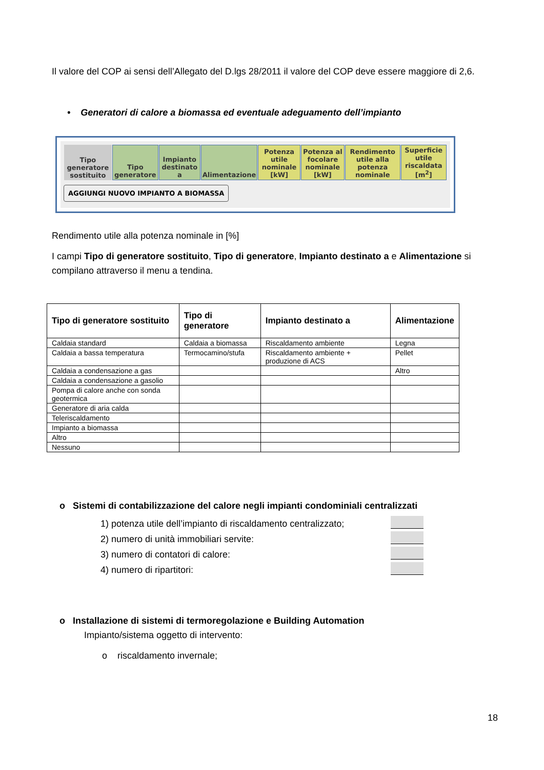Il valore del COP ai sensi dell’Allegato del D.lgs 28/2011 il valore del COP deve essere maggiore di 2,6.
• Generatori di calore a biomassa ed eventuale adeguamento dell’impianto
| Tipo generatore sostituito | Tipo generatore | Impianto destinato a | Alimentazione | Potenza utile nominale [kW] | Potenza al focolare nominale [kW] | Rendimento utile alla potenza nominale | Superficie utile riscaldata [m<sup>2</sup>] |
| --- | --- | --- | --- | --- | --- | --- | --- |
AGGIUNGI NUOVO IMPIANTO A BIOMASSA
Rendimento utile alla potenza nominale in [%]
I campi Tipo di generatore sostituito, Tipo di generatore, Impianto destinato a e Alimentazione si compilano attraverso il menu a tendina.
| Tipo di generatore sostituito | Tipo di generatore | Impianto destinato a | Alimentazione |
| --- | --- | --- | --- |
| Caldaia standard | Caldaia a biomassa | Riscaldamento ambiente | Legna |
| Caldaia a bassa temperatura | Termocamino/stufa | Riscaldamento ambiente + produzione di ACS | Pellet |
| Caldaia a condensazione a gas | | | Altro |
| Caldaia a condensazione a gasolio | | | |
| Pompa di calore anche con sonda geotermica | | | |
| Generatore di aria calda | | | |
| Teleriscaldamento | | | |
| Impianto a biomassa | | | |
| Altro | | | |
| Nessuno | | | |
o Sistemi di contabilizzazione del calore negli impianti condominiali centralizzati
1) potenza utile dell’impianto di riscaldamento centralizzato;
2) numero di unità immobiliari servite:
3) numero di contatori di calore:
4) numero di ripartitori:
o Installazione di sistemi di termoregolazione e Building Automation
Impianto/sistema oggetto di intervento:
o riscaldamento invernale;
18